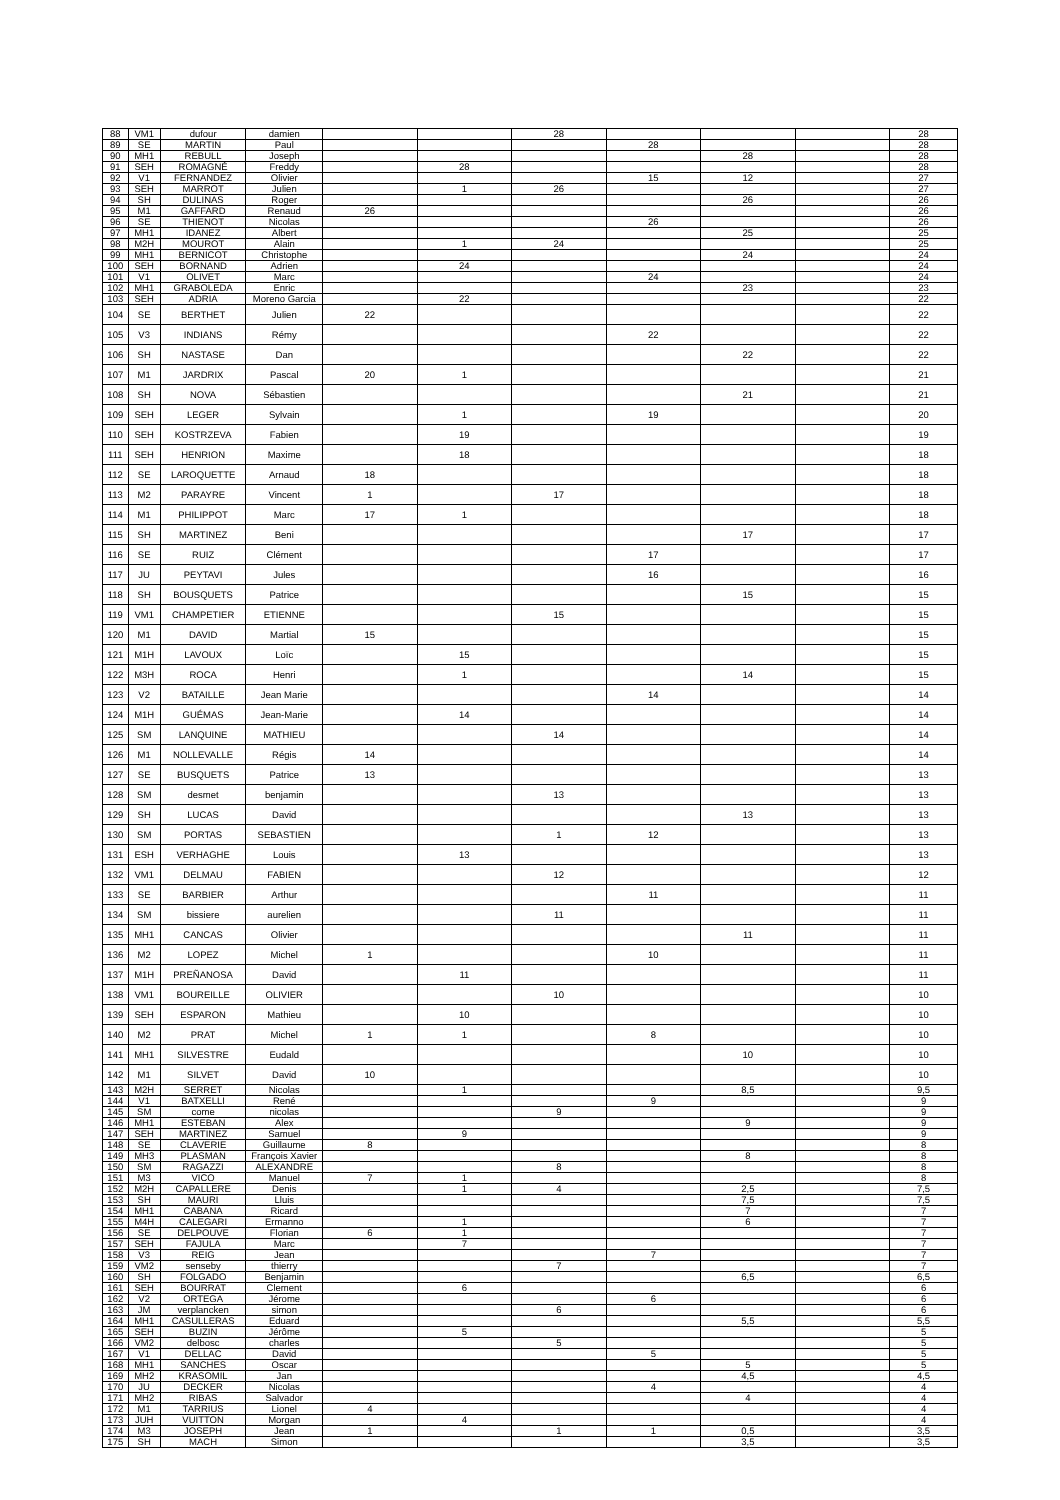| 88 | VM1 | dufour | damien | | | 28 | | | | 28 |
| 89 | SE | MARTIN | Paul | | | | 28 | | | 28 |
| 90 | MH1 | REBULL | Joseph | | | | | 28 | | 28 |
| 91 | SEH | ROMAGNÉ | Freddy | | 28 | | | | | 28 |
| 92 | V1 | FERNANDEZ | Olivier | | | | 15 | 12 | | 27 |
| 93 | SEH | MARROT | Julien | | 1 | 26 | | | | 27 |
| 94 | SH | DULINAS | Roger | | | | | 26 | | 26 |
| 95 | M1 | GAFFARD | Renaud | 26 | | | | | | 26 |
| 96 | SE | THIENOT | Nicolas | | | | 26 | | | 26 |
| 97 | MH1 | IDANEZ | Albert | | | | | 25 | | 25 |
| 98 | M2H | MOUROT | Alain | | 1 | 24 | | | | 25 |
| 99 | MH1 | BERNICOT | Christophe | | | | | 24 | | 24 |
| 100 | SEH | BORNAND | Adrien | | 24 | | | | | 24 |
| 101 | V1 | OLIVET | Marc | | | | 24 | | | 24 |
| 102 | MH1 | GRABOLEDA | Enric | | | | | 23 | | 23 |
| 103 | SEH | ADRIA | Moreno Garcia | | 22 | | | | | 22 |
| 104 | SE | BERTHET | Julien | 22 | | | | | | 22 |
| 105 | V3 | INDIANS | Rémy | | | | 22 | | | 22 |
| 106 | SH | NASTASE | Dan | | | | | 22 | | 22 |
| 107 | M1 | JARDRIX | Pascal | 20 | 1 | | | | | 21 |
| 108 | SH | NOVA | Sébastien | | | | | 21 | | 21 |
| 109 | SEH | LEGER | Sylvain | | 1 | | 19 | | | 20 |
| 110 | SEH | KOSTRZEVA | Fabien | | 19 | | | | | 19 |
| 111 | SEH | HENRION | Maxime | | 18 | | | | | 18 |
| 112 | SE | LAROQUETTE | Arnaud | 18 | | | | | | 18 |
| 113 | M2 | PARAYRE | Vincent | 1 | | 17 | | | | 18 |
| 114 | M1 | PHILIPPOT | Marc | 17 | 1 | | | | | 18 |
| 115 | SH | MARTINEZ | Beni | | | | | 17 | | 17 |
| 116 | SE | RUIZ | Clément | | | | 17 | | | 17 |
| 117 | JU | PEYTAVI | Jules | | | | 16 | | | 16 |
| 118 | SH | BOUSQUETS | Patrice | | | | | 15 | | 15 |
| 119 | VM1 | CHAMPETIER | ETIENNE | | | 15 | | | | 15 |
| 120 | M1 | DAVID | Martial | 15 | | | | | | 15 |
| 121 | M1H | LAVOUX | Loïc | | 15 | | | | | 15 |
| 122 | M3H | ROCA | Henri | | 1 | | | 14 | | 15 |
| 123 | V2 | BATAILLE | Jean Marie | | | | 14 | | | 14 |
| 124 | M1H | GUÉMAS | Jean-Marie | | 14 | | | | | 14 |
| 125 | SM | LANQUINE | MATHIEU | | | 14 | | | | 14 |
| 126 | M1 | NOLLEVALLE | Régis | 14 | | | | | | 14 |
| 127 | SE | BUSQUETS | Patrice | 13 | | | | | | 13 |
| 128 | SM | desmet | benjamin | | | 13 | | | | 13 |
| 129 | SH | LUCAS | David | | | | | 13 | | 13 |
| 130 | SM | PORTAS | SEBASTIEN | | | 1 | 12 | | | 13 |
| 131 | ESH | VERHAGHE | Louis | | 13 | | | | | 13 |
| 132 | VM1 | DELMAU | FABIEN | | | 12 | | | | 12 |
| 133 | SE | BARBIER | Arthur | | | | 11 | | | 11 |
| 134 | SM | bissiere | aurelien | | | 11 | | | | 11 |
| 135 | MH1 | CANCAS | Olivier | | | | | 11 | | 11 |
| 136 | M2 | LOPEZ | Michel | 1 | | | 10 | | | 11 |
| 137 | M1H | PREÑANOSA | David | | 11 | | | | | 11 |
| 138 | VM1 | BOUREILLE | OLIVIER | | | 10 | | | | 10 |
| 139 | SEH | ESPARON | Mathieu | | 10 | | | | | 10 |
| 140 | M2 | PRAT | Michel | 1 | 1 | | 8 | | | 10 |
| 141 | MH1 | SILVESTRE | Eudald | | | | | 10 | | 10 |
| 142 | M1 | SILVET | David | 10 | | | | | | 10 |
| 143 | M2H | SERRET | Nicolas | | 1 | | | 8,5 | | 9,5 |
| 144 | V1 | BATXELLI | René | | | | 9 | | | 9 |
| 145 | SM | come | nicolas | | | 9 | | | | 9 |
| 146 | MH1 | ESTEBAN | Alex | | | | | 9 | | 9 |
| 147 | SEH | MARTINEZ | Samuel | | 9 | | | | | 9 |
| 148 | SE | CLAVERIE | Guillaume | 8 | | | | | | 8 |
| 149 | MH3 | PLASMAN | François Xavier | | | | | 8 | | 8 |
| 150 | SM | RAGAZZI | ALEXANDRE | | | 8 | | | | 8 |
| 151 | M3 | VICO | Manuel | 7 | 1 | | | | | 8 |
| 152 | M2H | CAPALLERE | Denis | | 1 | 4 | | 2,5 | | 7,5 |
| 153 | SH | MAURI | Lluis | | | | | 7,5 | | 7,5 |
| 154 | MH1 | CABANA | Ricard | | | | | 7 | | 7 |
| 155 | M4H | CALEGARI | Ermanno | | 1 | | | 6 | | 7 |
| 156 | SE | DELPOUVE | Florian | 6 | 1 | | | | | 7 |
| 157 | SEH | FAJULA | Marc | | 7 | | | | | 7 |
| 158 | V3 | REIG | Jean | | | | 7 | | | 7 |
| 159 | VM2 | senseby | thierry | | | 7 | | | | 7 |
| 160 | SH | FOLGADO | Benjamin | | | | | 6,5 | | 6,5 |
| 161 | SEH | BOURRAT | Clement | | 6 | | | | | 6 |
| 162 | V2 | ORTEGA | Jérome | | | | 6 | | | 6 |
| 163 | JM | verplancken | simon | | | 6 | | | | 6 |
| 164 | MH1 | CASULLERAS | Eduard | | | | | 5,5 | | 5,5 |
| 165 | SEH | BUZIN | Jérôme | | 5 | | | | | 5 |
| 166 | VM2 | delbosc | charles | | | 5 | | | | 5 |
| 167 | V1 | DELLAC | David | | | | 5 | | | 5 |
| 168 | MH1 | SANCHES | Oscar | | | | | 5 | | 5 |
| 169 | MH2 | KRASOMIL | Jan | | | | | 4,5 | | 4,5 |
| 170 | JU | DECKER | Nicolas | | | | 4 | | | 4 |
| 171 | MH2 | RIBAS | Salvador | | | | | 4 | | 4 |
| 172 | M1 | TARRIUS | Lionel | 4 | | | | | | 4 |
| 173 | JUH | VUITTON | Morgan | | 4 | | | | | 4 |
| 174 | M3 | JOSEPH | Jean | 1 | | 1 | 1 | 0,5 | | 3,5 |
| 175 | SH | MACH | Simon | | | | | 3,5 | | 3,5 |